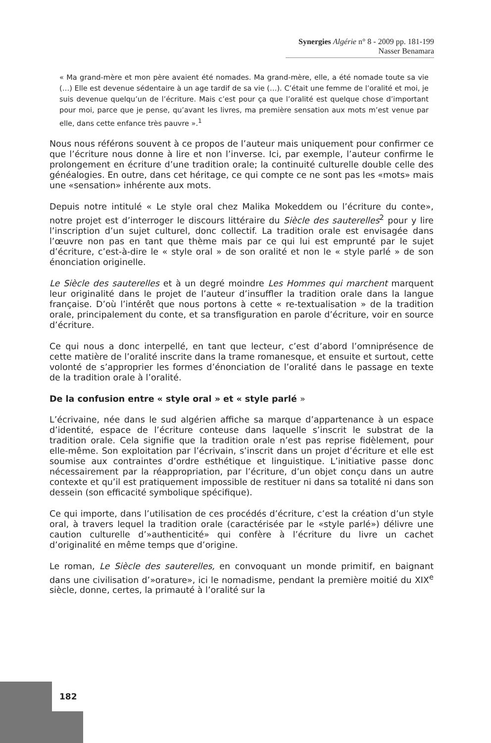Synergies Algérie n° 8 - 2009 pp. 181-199
Nasser Benamara
« Ma grand-mère et mon père avaient été nomades. Ma grand-mère, elle, a été nomade toute sa vie (…) Elle est devenue sédentaire à un age tardif de sa vie (…). C’était une femme de l’oralité et moi, je suis devenue quelqu’un de l’écriture. Mais c’est pour ça que l’oralité est quelque chose d’important pour moi, parce que je pense, qu’avant les livres, ma première sensation aux mots m’est venue par elle, dans cette enfance très pauvre ».<sup>1</sup>
Nous nous référons souvent à ce propos de l’auteur mais uniquement pour confirmer ce que l’écriture nous donne à lire et non l’inverse. Ici, par exemple, l’auteur confirme le prolongement en écriture d’une tradition orale; la continuité culturelle double celle des généalogies. En outre, dans cet héritage, ce qui compte ce ne sont pas les «mots» mais une «sensation» inhérente aux mots.
Depuis notre intitulé « Le style oral chez Malika Mokeddem ou l’écriture du conte», notre projet est d’interroger le discours littéraire du Siècle des sauterelles<sup>2</sup> pour y lire l’inscription d’un sujet culturel, donc collectif. La tradition orale est envisagée dans l’œuvre non pas en tant que thème mais par ce qui lui est emprunté par le sujet d’écriture, c’est-à-dire le « style oral » de son oralité et non le « style parlé » de son énonciation originelle.
Le Siècle des sauterelles et à un degré moindre Les Hommes qui marchent marquent leur originalité dans le projet de l’auteur d’insuffler la tradition orale dans la langue française. D’où l’intérêt que nous portons à cette « re-textualisation » de la tradition orale, principalement du conte, et sa transfiguration en parole d’écriture, voir en source d’écriture.
Ce qui nous a donc interpellé, en tant que lecteur, c’est d’abord l’omniprésence de cette matière de l’oralité inscrite dans la trame romanesque, et ensuite et surtout, cette volonté de s’approprier les formes d’énonciation de l’oralité dans le passage en texte de la tradition orale à l’oralité.
De la confusion entre « style oral » et « style parlé »
L’écrivaine, née dans le sud algérien affiche sa marque d’appartenance à un espace d’identité, espace de l’écriture conteuse dans laquelle s’inscrit le substrat de la tradition orale. Cela signifie que la tradition orale n’est pas reprise fidèlement, pour elle-même. Son exploitation par l’écrivain, s’inscrit dans un projet d’écriture et elle est soumise aux contraintes d’ordre esthétique et linguistique. L’initiative passe donc nécessairement par la réappropriation, par l’écriture, d’un objet conçu dans un autre contexte et qu’il est pratiquement impossible de restituer ni dans sa totalité ni dans son dessein (son efficacité symbolique spécifique).
Ce qui importe, dans l’utilisation de ces procédés d’écriture, c’est la création d’un style oral, à travers lequel la tradition orale (caractérisée par le «style parlé») délivre une caution culturelle d’»authenticité» qui confère à l’écriture du livre un cachet d’originalité en même temps que d’origine.
Le roman, Le Siècle des sauterelles, en convoquant un monde primitif, en baignant dans une civilisation d’»orature», ici le nomadisme, pendant la première moitié du XIX<sup>e</sup> siècle, donne, certes, la primauté à l’oralité sur la
182